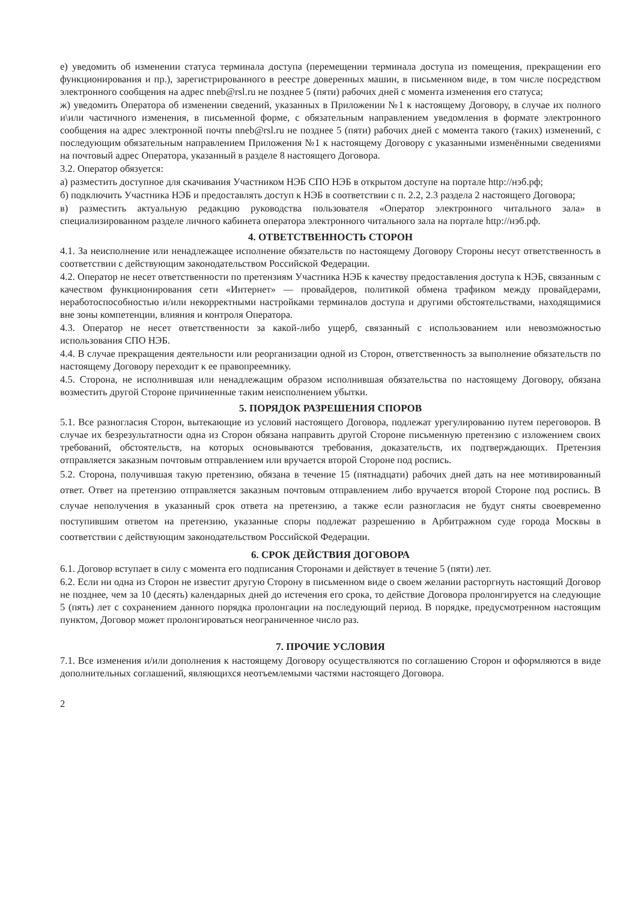е) уведомить об изменении статуса терминала доступа (перемещении терминала доступа из помещения, прекращении его функционирования и пр.), зарегистрированного в реестре доверенных машин, в письменном виде, в том числе посредством электронного сообщения на адрес nneb@rsl.ru не позднее 5 (пяти) рабочих дней с момента изменения его статуса;
ж) уведомить Оператора об изменении сведений, указанных в Приложении №1 к настоящему Договору, в случае их полного и\или частичного изменения, в письменной форме, с обязательным направлением уведомления в формате электронного сообщения на адрес электронной почты nneb@rsl.ru не позднее 5 (пяти) рабочих дней с момента такого (таких) изменений, с последующим обязательным направлением Приложения №1 к настоящему Договору с указанными изменёнными сведениями на почтовый адрес Оператора, указанный в разделе 8 настоящего Договора.
3.2. Оператор обязуется:
а) разместить доступное для скачивания Участником НЭБ СПО НЭБ в открытом доступе на портале http://нэб.рф;
б) подключить Участника НЭБ и предоставлять доступ к НЭБ в соответствии с п. 2.2, 2.3 раздела 2 настоящего Договора;
в) разместить актуальную редакцию руководства пользователя «Оператор электронного читального зала» в специализированном разделе личного кабинета оператора электронного читального зала на портале http://нэб.рф.
4. ОТВЕТСТВЕННОСТЬ СТОРОН
4.1. За неисполнение или ненадлежащее исполнение обязательств по настоящему Договору Стороны несут ответственность в соответствии с действующим законодательством Российской Федерации.
4.2. Оператор не несет ответственности по претензиям Участника НЭБ к качеству предоставления доступа к НЭБ, связанным с качеством функционирования сети «Интернет» — провайдеров, политикой обмена трафиком между провайдерами, неработоспособностью и/или некорректными настройками терминалов доступа и другими обстоятельствами, находящимися вне зоны компетенции, влияния и контроля Оператора.
4.3. Оператор не несет ответственности за какой-либо ущерб, связанный с использованием или невозможностью использования СПО НЭБ.
4.4. В случае прекращения деятельности или реорганизации одной из Сторон, ответственность за выполнение обязательств по настоящему Договору переходит к ее правопреемнику.
4.5. Сторона, не исполнившая или ненадлежащим образом исполнившая обязательства по настоящему Договору, обязана возместить другой Стороне причиненные таким неисполнением убытки.
5. ПОРЯДОК РАЗРЕШЕНИЯ СПОРОВ
5.1. Все разногласия Сторон, вытекающие из условий настоящего Договора, подлежат урегулированию путем переговоров. В случае их безрезультатности одна из Сторон обязана направить другой Стороне письменную претензию с изложением своих требований, обстоятельств, на которых основываются требования, доказательств, их подтверждающих. Претензия отправляется заказным почтовым отправлением или вручается второй Стороне под роспись.
5.2. Сторона, получившая такую претензию, обязана в течение 15 (пятнадцати) рабочих дней дать на нее мотивированный ответ. Ответ на претензию отправляется заказным почтовым отправлением либо вручается второй Стороне под роспись. В случае неполучения в указанный срок ответа на претензию, а также если разногласия не будут сняты своевременно поступившим ответом на претензию, указанные споры подлежат разрешению в Арбитражном суде города Москвы в соответствии с действующим законодательством Российской Федерации.
6. СРОК ДЕЙСТВИЯ ДОГОВОРА
6.1. Договор вступает в силу с момента его подписания Сторонами и действует в течение 5 (пяти) лет.
6.2. Если ни одна из Сторон не известит другую Сторону в письменном виде о своем желании расторгнуть настоящий Договор не позднее, чем за 10 (десять) календарных дней до истечения его срока, то действие Договора пролонгируется на следующие 5 (пять) лет с сохранением данного порядка пролонгации на последующий период. В порядке, предусмотренном настоящим пунктом, Договор может пролонгироваться неограниченное число раз.
7. ПРОЧИЕ УСЛОВИЯ
7.1. Все изменения и/или дополнения к настоящему Договору осуществляются по соглашению Сторон и оформляются в виде дополнительных соглашений, являющихся неотъемлемыми частями настоящего Договора.
2